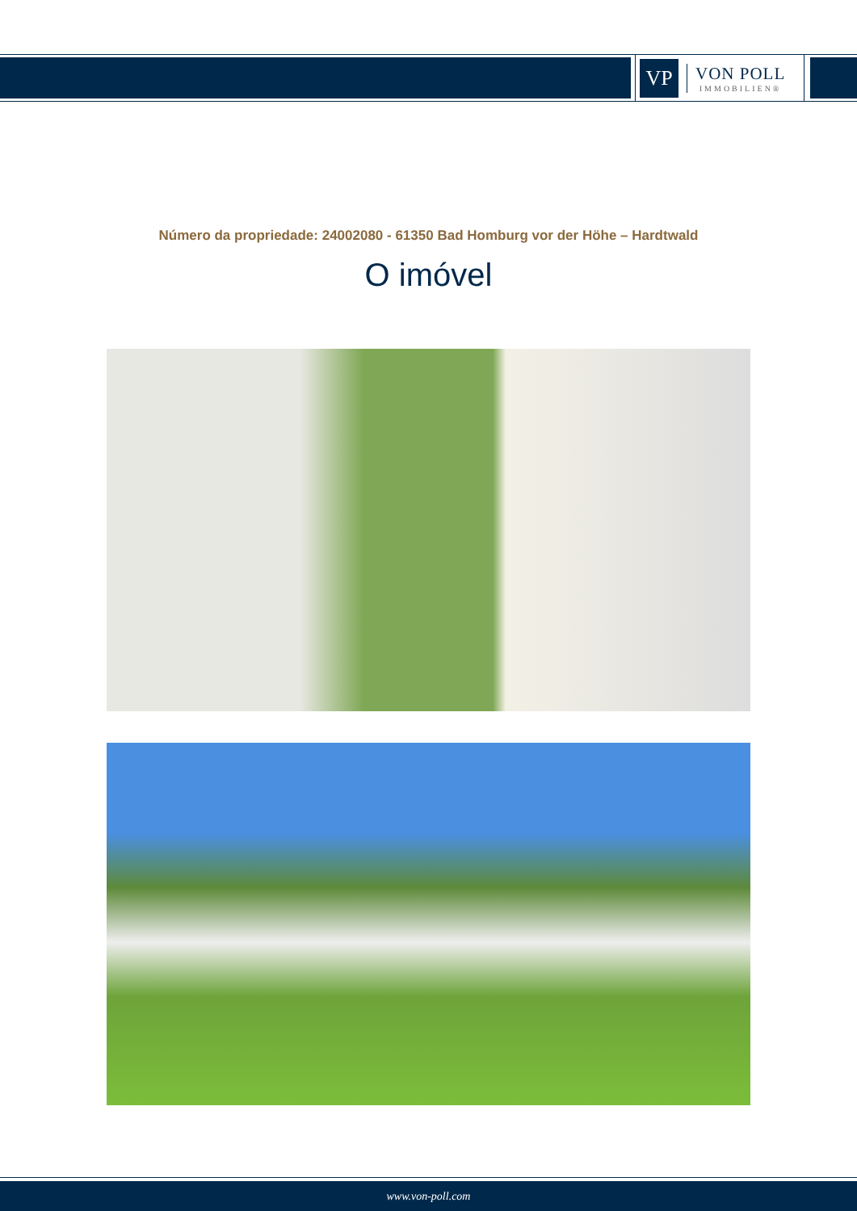VP
VON POLL
IMMOBILIEN®
Número da propriedade: 24002080 - 61350 Bad Homburg vor der Höhe – Hardtwald
O imóvel
www.von-poll.com